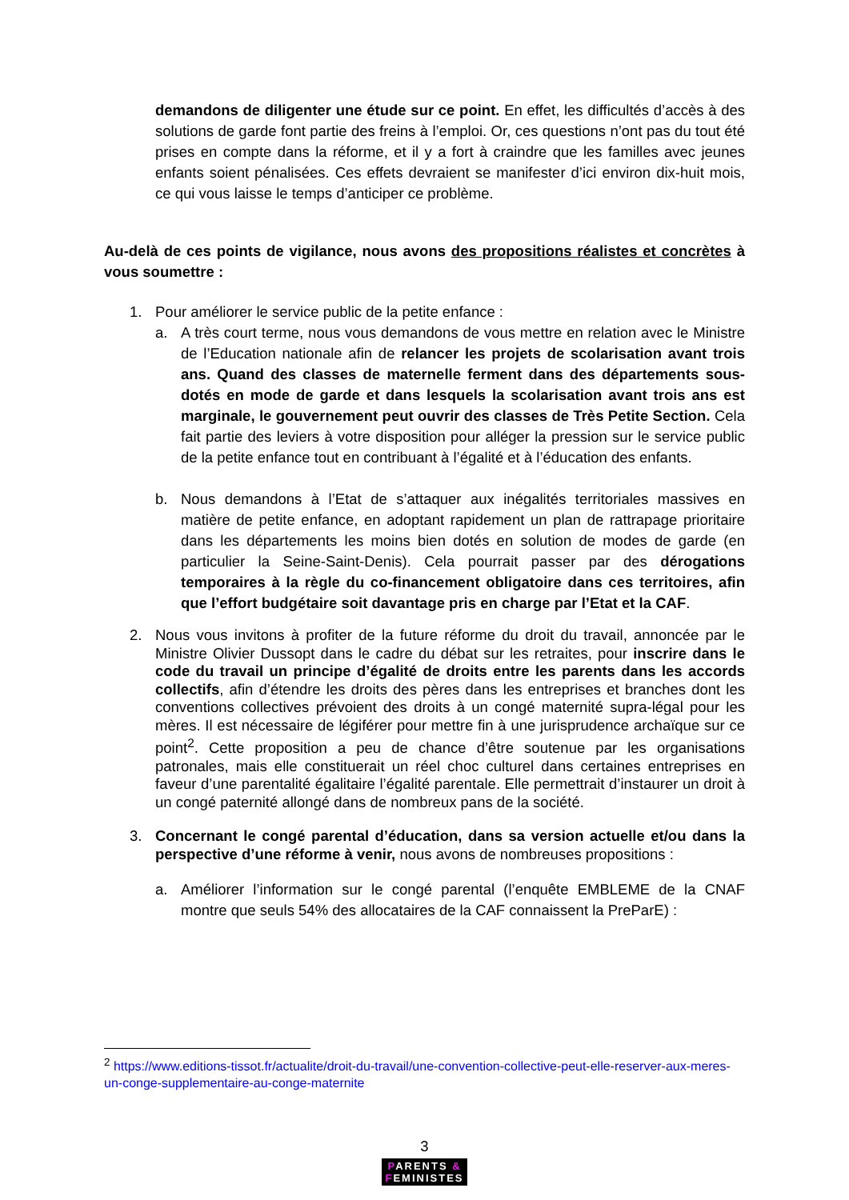demandons de diligenter une étude sur ce point. En effet, les difficultés d’accès à des solutions de garde font partie des freins à l’emploi. Or, ces questions n’ont pas du tout été prises en compte dans la réforme, et il y a fort à craindre que les familles avec jeunes enfants soient pénalisées. Ces effets devraient se manifester d’ici environ dix-huit mois, ce qui vous laisse le temps d’anticiper ce problème.
Au-delà de ces points de vigilance, nous avons des propositions réalistes et concrètes à vous soumettre :
1. Pour améliorer le service public de la petite enfance :
a. A très court terme, nous vous demandons de vous mettre en relation avec le Ministre de l’Education nationale afin de relancer les projets de scolarisation avant trois ans. Quand des classes de maternelle ferment dans des départements sous-dotés en mode de garde et dans lesquels la scolarisation avant trois ans est marginale, le gouvernement peut ouvrir des classes de Très Petite Section. Cela fait partie des leviers à votre disposition pour alléger la pression sur le service public de la petite enfance tout en contribuant à l’égalité et à l’éducation des enfants.
b. Nous demandons à l’Etat de s’attaquer aux inégalités territoriales massives en matière de petite enfance, en adoptant rapidement un plan de rattrapage prioritaire dans les départements les moins bien dotés en solution de modes de garde (en particulier la Seine-Saint-Denis). Cela pourrait passer par des dérogations temporaires à la règle du co-financement obligatoire dans ces territoires, afin que l’effort budgétaire soit davantage pris en charge par l’Etat et la CAF.
2. Nous vous invitons à profiter de la future réforme du droit du travail, annoncée par le Ministre Olivier Dussopt dans le cadre du débat sur les retraites, pour inscrire dans le code du travail un principe d’égalité de droits entre les parents dans les accords collectifs, afin d’étendre les droits des pères dans les entreprises et branches dont les conventions collectives prévoient des droits à un congé maternité supra-légal pour les mères. Il est nécessaire de légiférer pour mettre fin à une jurisprudence archaïque sur ce point<sup>2</sup>. Cette proposition a peu de chance d’être soutenue par les organisations patronales, mais elle constituerait un réel choc culturel dans certaines entreprises en faveur d’une parentalité égalitaire l’égalité parentale. Elle permettrait d’instaurer un droit à un congé paternité allongé dans de nombreux pans de la société.
3. Concernant le congé parental d’éducation, dans sa version actuelle et/ou dans la perspective d’une réforme à venir, nous avons de nombreuses propositions :
a. Améliorer l’information sur le congé parental (l’enquête EMBLEME de la CNAF montre que seuls 54% des allocataires de la CAF connaissent la PreParE) :
<sup>2</sup> https://www.editions-tissot.fr/actualite/droit-du-travail/une-convention-collective-peut-elle-reserver-aux-meres-un-conge-supplementaire-au-conge-maternite
3
PARENTS &
FEMINISTES